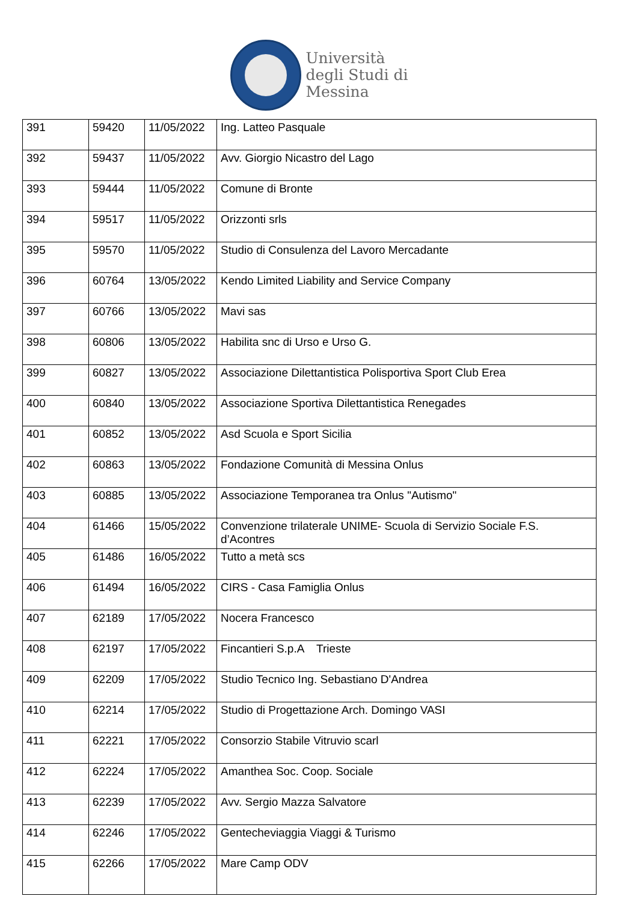Università
degli Studi di
Messina
| 391 | 59420 | 11/05/2022 | Ing. Latteo Pasquale |
| 392 | 59437 | 11/05/2022 | Avv. Giorgio Nicastro del Lago |
| 393 | 59444 | 11/05/2022 | Comune di Bronte |
| 394 | 59517 | 11/05/2022 | Orizzonti srls |
| 395 | 59570 | 11/05/2022 | Studio di Consulenza del Lavoro Mercadante |
| 396 | 60764 | 13/05/2022 | Kendo Limited Liability and Service Company |
| 397 | 60766 | 13/05/2022 | Mavi sas |
| 398 | 60806 | 13/05/2022 | Habilita snc di Urso e Urso G. |
| 399 | 60827 | 13/05/2022 | Associazione Dilettantistica Polisportiva Sport Club Erea |
| 400 | 60840 | 13/05/2022 | Associazione Sportiva Dilettantistica Renegades |
| 401 | 60852 | 13/05/2022 | Asd Scuola e Sport Sicilia |
| 402 | 60863 | 13/05/2022 | Fondazione Comunità di Messina Onlus |
| 403 | 60885 | 13/05/2022 | Associazione Temporanea tra Onlus "Autismo" |
| 404 | 61466 | 15/05/2022 | Convenzione trilaterale UNIME- Scuola di Servizio Sociale F.S. d’Acontres |
| 405 | 61486 | 16/05/2022 | Tutto a metà scs |
| 406 | 61494 | 16/05/2022 | CIRS - Casa Famiglia Onlus |
| 407 | 62189 | 17/05/2022 | Nocera Francesco |
| 408 | 62197 | 17/05/2022 | Fincantieri S.p.A Trieste |
| 409 | 62209 | 17/05/2022 | Studio Tecnico Ing. Sebastiano D'Andrea |
| 410 | 62214 | 17/05/2022 | Studio di Progettazione Arch. Domingo VASI |
| 411 | 62221 | 17/05/2022 | Consorzio Stabile Vitruvio scarl |
| 412 | 62224 | 17/05/2022 | Amanthea Soc. Coop. Sociale |
| 413 | 62239 | 17/05/2022 | Avv. Sergio Mazza Salvatore |
| 414 | 62246 | 17/05/2022 | Gentecheviaggia Viaggi & Turismo |
| 415 | 62266 | 17/05/2022 | Mare Camp ODV |